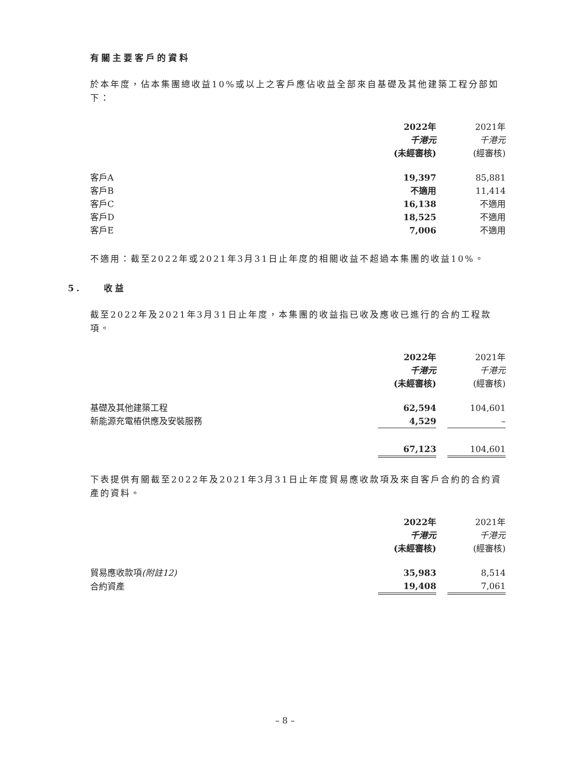有關主要客戶的資料
於本年度，佔本集團總收益10%或以上之客戶應佔收益全部來自基礎及其他建築工程分部如下：
| | 2022年 | | 2021年 |
| | 千港元 | | 千港元 |
| | (未經審核) | | (經審核) |
| 客戶A | 19,397 | | 85,881 |
| 客戶B | 不適用 | | 11,414 |
| 客戶C | 16,138 | | 不適用 |
| 客戶D | 18,525 | | 不適用 |
| 客戶E | 7,006 | | 不適用 |
不適用：截至2022年或2021年3月31日止年度的相關收益不超過本集團的收益10%。
5. 收益
截至2022年及2021年3月31日止年度，本集團的收益指已收及應收已進行的合約工程款項。
| | 2022年 | | 2021年 |
| | 千港元 | | 千港元 |
| | (未經審核) | | (經審核) |
| 基礎及其他建築工程 | 62,594 | | 104,601 |
| 新能源充電樁供應及安裝服務 | 4,529 | | – |
| | 67,123 | | 104,601 |
下表提供有關截至2022年及2021年3月31日止年度貿易應收款項及來自客戶合約的合約資產的資料。
| | 2022年 | | 2021年 |
| | 千港元 | | 千港元 |
| | (未經審核) | | (經審核) |
| 貿易應收款項 (附註12) | 35,983 | | 8,514 |
| 合約資產 | 19,408 | | 7,061 |
– 8 –